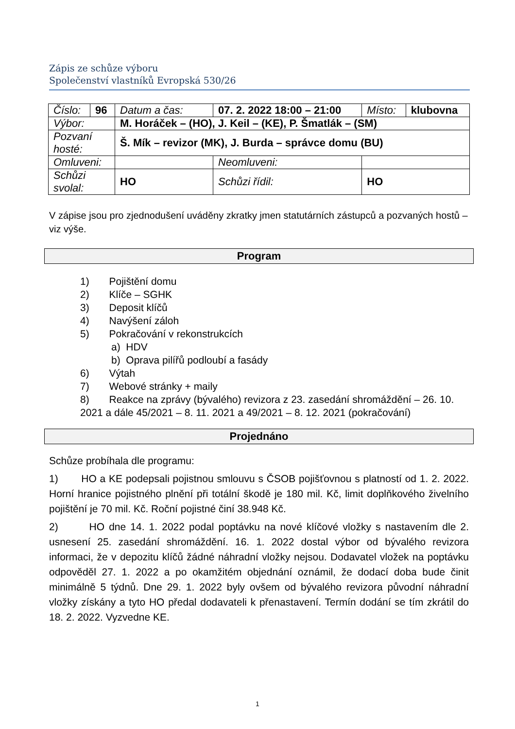Zápis ze schůze výboru
Společenství vlastníků Evropská 530/26
| Číslo: | 96 | Datum a čas: | 07. 2. 2022 18:00 – 21:00 | Místo: | klubovna |
| Výbor: | | M. Horáček – (HO), J. Keil – (KE), P. Šmatlák – (SM) | | | |
| Pozvaní hosté: | | Š. Mík – revizor (MK), J. Burda – správce domu (BU) | | | |
| Omluveni: | | | Neomluveni: | | |
| Schůzi svolal: | | HO | Schůzi řídil: | HO | |
V zápise jsou pro zjednodušení uváděny zkratky jmen statutárních zástupců a pozvaných hostů – viz výše.
Program
1) Pojištění domu
2) Klíče – SGHK
3) Deposit klíčů
4) Navýšení záloh
5) Pokračování v rekonstrukcích
a) HDV
b) Oprava pilířů podloubí a fasády
6) Výtah
7) Webové stránky + maily
8) Reakce na zprávy (bývalého) revizora z 23. zasedání shromáždění – 26. 10. 2021 a dále 45/2021 – 8. 11. 2021 a 49/2021 – 8. 12. 2021 (pokračování)
Projednáno
Schůze probíhala dle programu:
1) HO a KE podepsali pojistnou smlouvu s ČSOB pojišťovnou s platností od 1. 2. 2022. Horní hranice pojistného plnění při totální škodě je 180 mil. Kč, limit doplňkového živelního pojištění je 70 mil. Kč. Roční pojistné činí 38.948 Kč.
2) HO dne 14. 1. 2022 podal poptávku na nové klíčové vložky s nastavením dle 2. usnesení 25. zasedání shromáždění. 16. 1. 2022 dostal výbor od bývalého revizora informaci, že v depozitu klíčů žádné náhradní vložky nejsou. Dodavatel vložek na poptávku odpověděl 27. 1. 2022 a po okamžitém objednání oznámil, že dodací doba bude činit minimálně 5 týdnů. Dne 29. 1. 2022 byly ovšem od bývalého revizora původní náhradní vložky získány a tyto HO předal dodavateli k přenastavení. Termín dodání se tím zkrátil do 18. 2. 2022. Vyzvedne KE.
1